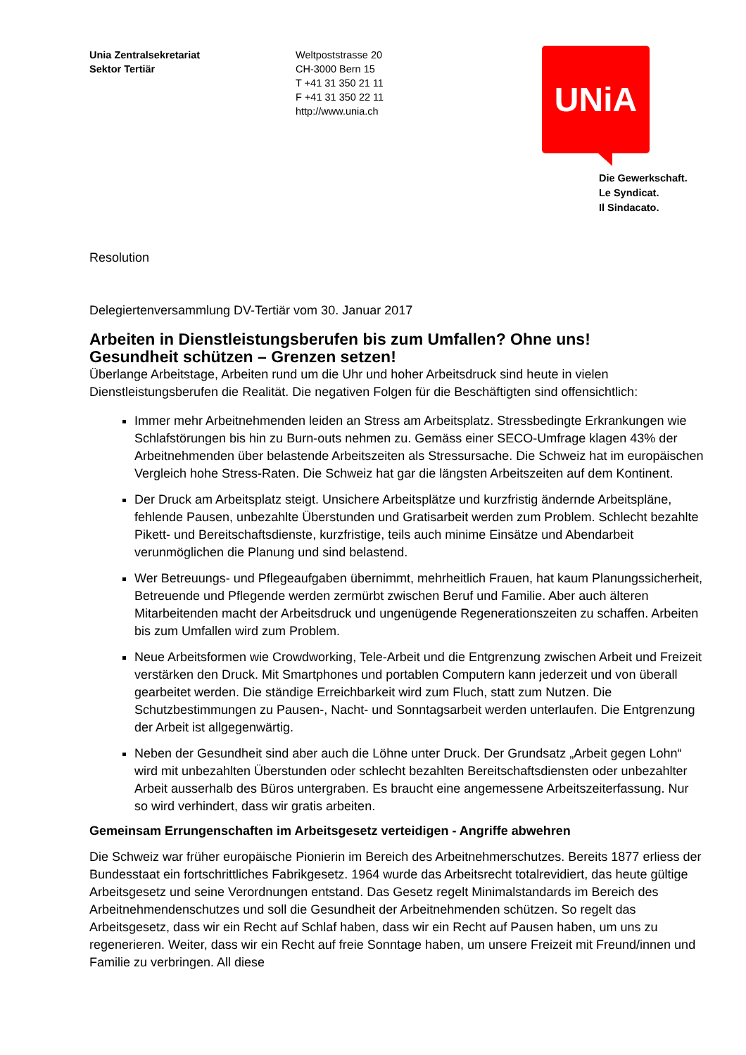Unia Zentralsekretariat
Sektor Tertiär
Weltpoststrasse 20
CH-3000 Bern 15
T +41 31 350 21 11
F +41 31 350 22 11
http://www.unia.ch
UNiA
Die Gewerkschaft.
Le Syndicat.
Il Sindacato.
Resolution
Delegiertenversammlung DV-Tertiär vom 30. Januar 2017
Arbeiten in Dienstleistungsberufen bis zum Umfallen? Ohne uns!
Gesundheit schützen – Grenzen setzen!
Überlange Arbeitstage, Arbeiten rund um die Uhr und hoher Arbeitsdruck sind heute in vielen Dienstleistungsberufen die Realität. Die negativen Folgen für die Beschäftigten sind offensichtlich:
Immer mehr Arbeitnehmenden leiden an Stress am Arbeitsplatz. Stressbedingte Erkrankungen wie Schlafstörungen bis hin zu Burn-outs nehmen zu. Gemäss einer SECO-Umfrage klagen 43% der Arbeitnehmenden über belastende Arbeitszeiten als Stressursache. Die Schweiz hat im europäischen Vergleich hohe Stress-Raten. Die Schweiz hat gar die längsten Arbeitszeiten auf dem Kontinent.
Der Druck am Arbeitsplatz steigt. Unsichere Arbeitsplätze und kurzfristig ändernde Arbeitspläne, fehlende Pausen, unbezahlte Überstunden und Gratisarbeit werden zum Problem. Schlecht bezahlte Pikett- und Bereitschaftsdienste, kurzfristige, teils auch minime Einsätze und Abendarbeit verunmöglichen die Planung und sind belastend.
Wer Betreuungs- und Pflegeaufgaben übernimmt, mehrheitlich Frauen, hat kaum Planungssicherheit, Betreuende und Pflegende werden zermürbt zwischen Beruf und Familie. Aber auch älteren Mitarbeitenden macht der Arbeitsdruck und ungenügende Regenerationszeiten zu schaffen. Arbeiten bis zum Umfallen wird zum Problem.
Neue Arbeitsformen wie Crowdworking, Tele-Arbeit und die Entgrenzung zwischen Arbeit und Freizeit verstärken den Druck. Mit Smartphones und portablen Computern kann jederzeit und von überall gearbeitet werden. Die ständige Erreichbarkeit wird zum Fluch, statt zum Nutzen. Die Schutzbestimmungen zu Pausen-, Nacht- und Sonntagsarbeit werden unterlaufen. Die Entgrenzung der Arbeit ist allgegenwärtig.
Neben der Gesundheit sind aber auch die Löhne unter Druck. Der Grundsatz „Arbeit gegen Lohn“ wird mit unbezahlten Überstunden oder schlecht bezahlten Bereitschaftsdiensten oder unbezahlter Arbeit ausserhalb des Büros untergraben. Es braucht eine angemessene Arbeitszeiterfassung. Nur so wird verhindert, dass wir gratis arbeiten.
Gemeinsam Errungenschaften im Arbeitsgesetz verteidigen - Angriffe abwehren
Die Schweiz war früher europäische Pionierin im Bereich des Arbeitnehmerschutzes. Bereits 1877 erliess der Bundesstaat ein fortschrittliches Fabrikgesetz. 1964 wurde das Arbeitsrecht totalrevidiert, das heute gültige Arbeitsgesetz und seine Verordnungen entstand. Das Gesetz regelt Minimalstandards im Bereich des Arbeitnehmendenschutzes und soll die Gesundheit der Arbeitnehmenden schützen. So regelt das Arbeitsgesetz, dass wir ein Recht auf Schlaf haben, dass wir ein Recht auf Pausen haben, um uns zu regenerieren. Weiter, dass wir ein Recht auf freie Sonntage haben, um unsere Freizeit mit Freund/innen und Familie zu verbringen. All diese